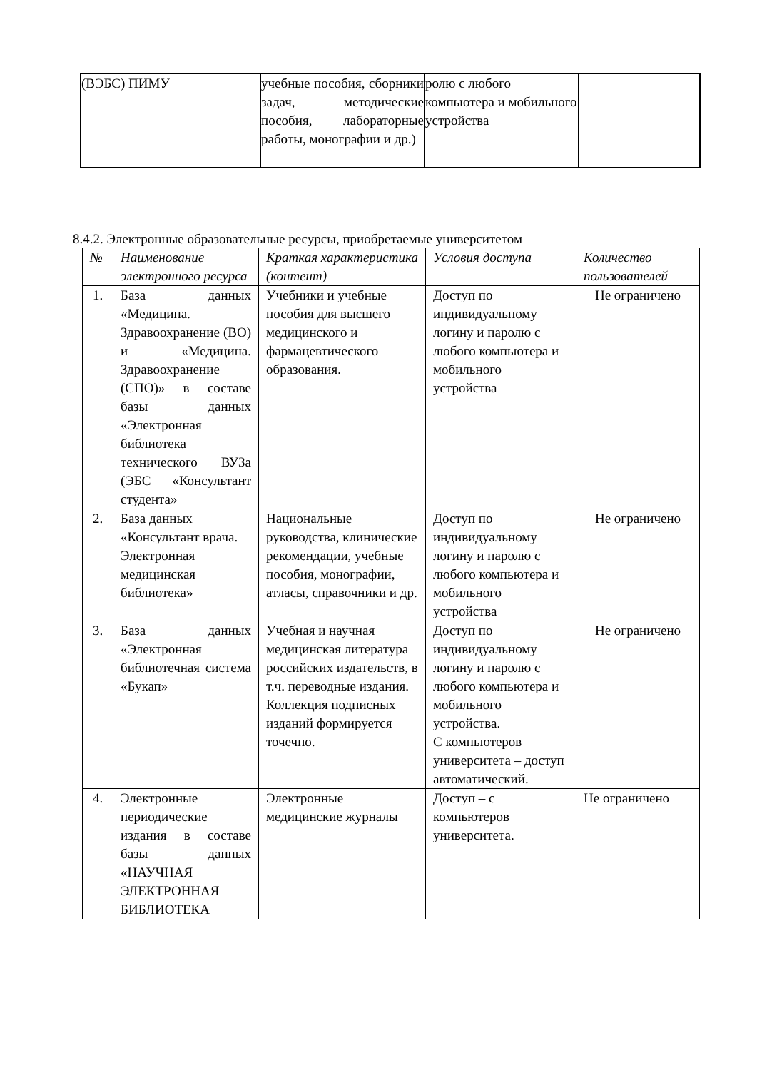| (ВЭБС) ПИМУ | учебные пособия, сборники задач, методические пособия, лабораторные работы, монографии и др.) | ролю с любого компьютера и мобильного устройства | |
8.4.2. Электронные образовательные ресурсы, приобретаемые университетом
| № | Наименование электронного ресурса | Краткая характеристика (контент) | Условия доступа | Количество пользователей |
| --- | --- | --- | --- | --- |
| 1. | База данных «Медицина. Здравоохранение (ВО) и «Медицина. Здравоохранение (СПО)» в составе базы данных «Электронная библиотека технического ВУЗа (ЭБС «Консультант студента» | Учебники и учебные пособия для высшего медицинского и фармацевтического образования. | Доступ по индивидуальному логину и паролю с любого компьютера и мобильного устройства | Не ограничено |
| 2. | База данных «Консультант врача. Электронная медицинская библиотека» | Национальные руководства, клинические рекомендации, учебные пособия, монографии, атласы, справочники и др. | Доступ по индивидуальному логину и паролю с любого компьютера и мобильного устройства | Не ограничено |
| 3. | База данных «Электронная библиотечная система «Букап» | Учебная и научная медицинская литература российских издательств, в т.ч. переводные издания. Коллекция подписных изданий формируется точечно. | Доступ по индивидуальному логину и паролю с любого компьютера и мобильного устройства. С компьютеров университета – доступ автоматический. | Не ограничено |
| 4. | Электронные периодические издания в составе базы данных «НАУЧНАЯ ЭЛЕКТРОННАЯ БИБЛИОТЕКА | Электронные медицинские журналы | Доступ – с компьютеров университета. | Не ограничено |